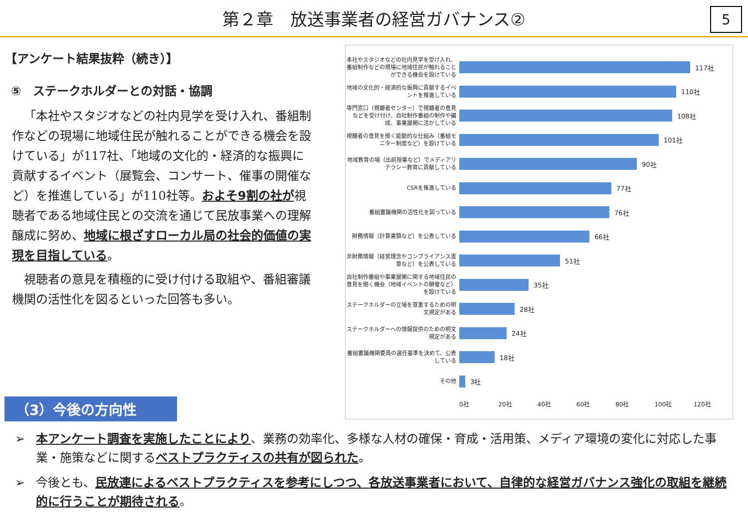第２章　放送事業者の経営ガバナンス②
5
【アンケート結果抜粋（続き）】
⑤　ステークホルダーとの対話・協調
「本社やスタジオなどの社内見学を受け入れ、番組制作などの現場に地域住民が触れることができる機会を設けている」が117社、「地域の文化的・経済的な振興に貢献するイベント（展覧会、コンサート、催事の開催など）を推進している」が110社等。およそ9割の社が視聴者である地域住民との交流を通じて民放事業への理解醸成に努め、地域に根ざすローカル局の社会的価値の実現を目指している。
視聴者の意見を積極的に受け付ける取組や、番組審議機関の活性化を図るといった回答も多い。
本社やスタジオなどの社内見学を受け入れ、番組制作などの現場に地域住民が触れることができる機会を設けている
117社
地域の文化的・経済的な振興に貢献するイベントを推進している
110社
専門窓口（視聴者センター）で視聴者の意見などを受け付け、自社制作番組の制作や編成、事業展開に活かしている
108社
視聴者の意見を聞く能動的な仕組み（番組モニター制度など）を設けている
101社
地域教育の場（出前授業など）でメディアリテラシー教育に貢献している
90社
CSRを推進している
77社
番組審議機関の活性化を図っている
76社
財務情報（計算書類など）を公表している
66社
非財務情報（経営理念やコンプライアンス憲章など）を公表している
51社
自社制作番組や事業展開に関する地域住民の意見を聞く機会（地域イベントの開催など）を設けている
35社
ステークホルダーの立場を尊重するための明文規定がある
28社
ステークホルダーへの情報提供のための明文規定がある
24社
番組審議機関委員の選任基準を決めて、公表している
18社
その他
3社
0社 20社 40社 60社 80社 100社 120社
（3）今後の方向性
➢ 本アンケート調査を実施したことにより、業務の効率化、多様な人材の確保・育成・活用策、メディア環境の変化に対応した事業・施策などに関するベストプラクティスの共有が図られた。
➢ 今後とも、民放連によるベストプラクティスを参考にしつつ、各放送事業者において、自律的な経営ガバナンス強化の取組を継続的に行うことが期待される。